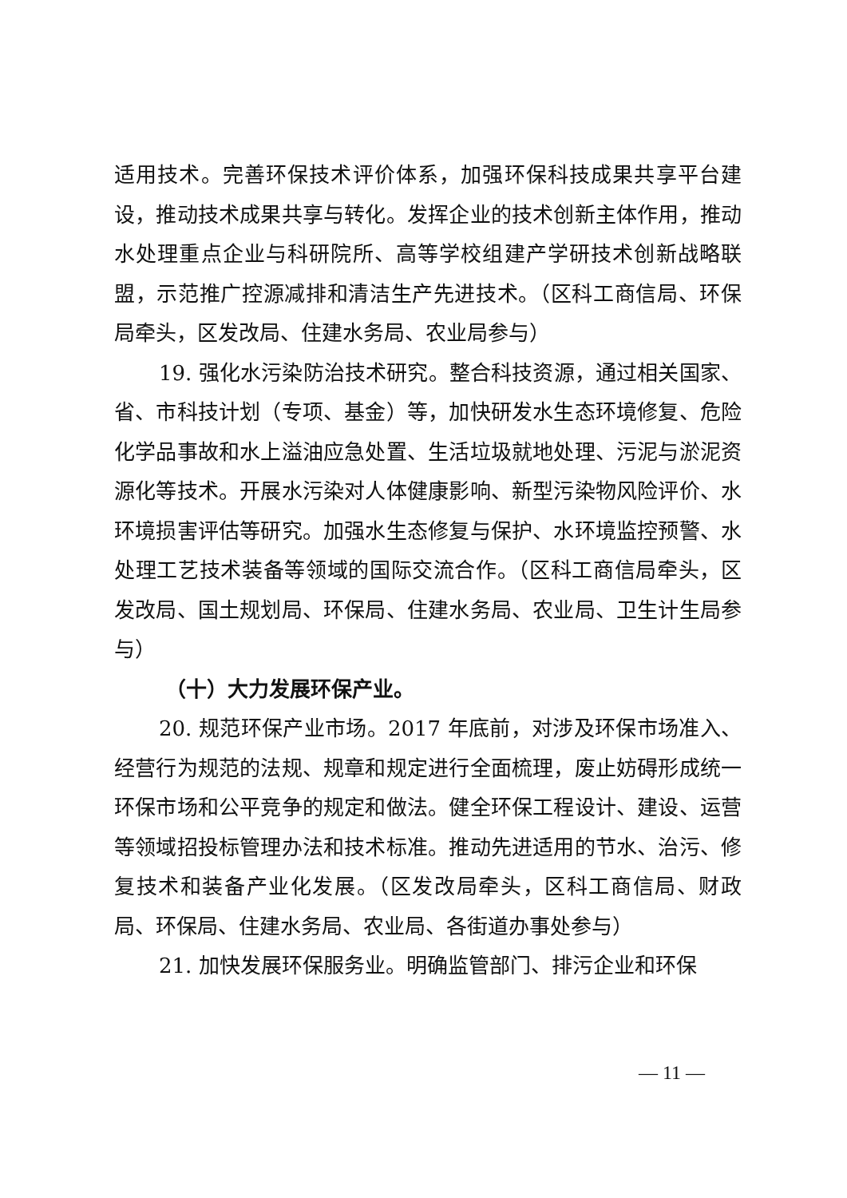适用技术。完善环保技术评价体系，加强环保科技成果共享平台建设，推动技术成果共享与转化。发挥企业的技术创新主体作用，推动水处理重点企业与科研院所、高等学校组建产学研技术创新战略联盟，示范推广控源减排和清洁生产先进技术。（区科工商信局、环保局牵头，区发改局、住建水务局、农业局参与）
19. 强化水污染防治技术研究。整合科技资源，通过相关国家、省、市科技计划（专项、基金）等，加快研发水生态环境修复、危险化学品事故和水上溢油应急处置、生活垃圾就地处理、污泥与淤泥资源化等技术。开展水污染对人体健康影响、新型污染物风险评价、水环境损害评估等研究。加强水生态修复与保护、水环境监控预警、水处理工艺技术装备等领域的国际交流合作。（区科工商信局牵头，区发改局、国土规划局、环保局、住建水务局、农业局、卫生计生局参与）
（十）大力发展环保产业。
20. 规范环保产业市场。2017 年底前，对涉及环保市场准入、经营行为规范的法规、规章和规定进行全面梳理，废止妨碍形成统一环保市场和公平竞争的规定和做法。健全环保工程设计、建设、运营等领域招投标管理办法和技术标准。推动先进适用的节水、治污、修复技术和装备产业化发展。（区发改局牵头，区科工商信局、财政局、环保局、住建水务局、农业局、各街道办事处参与）
21. 加快发展环保服务业。明确监管部门、排污企业和环保
— 11 —